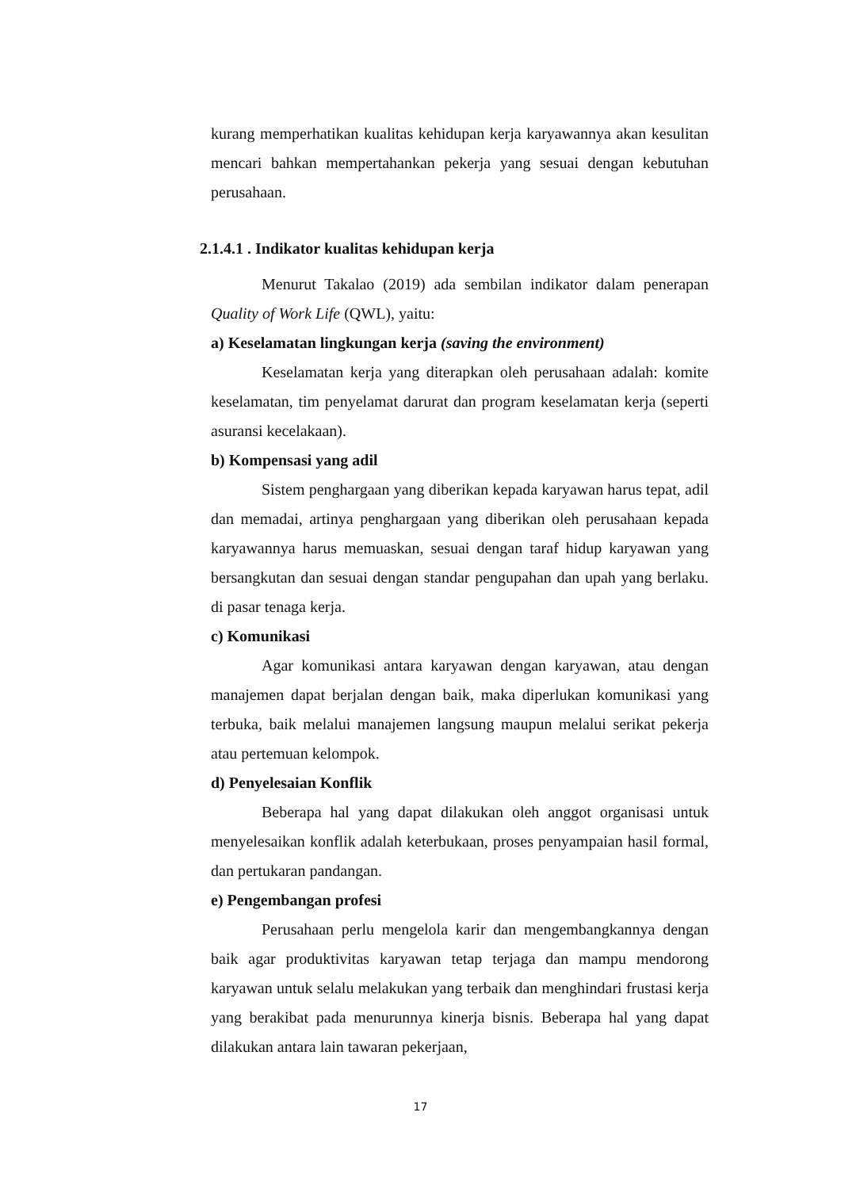kurang memperhatikan kualitas kehidupan kerja karyawannya akan kesulitan mencari bahkan mempertahankan pekerja yang sesuai dengan kebutuhan perusahaan.
2.1.4.1 . Indikator kualitas kehidupan kerja
Menurut Takalao (2019) ada sembilan indikator dalam penerapan Quality of Work Life (QWL), yaitu:
a) Keselamatan lingkungan kerja (saving the environment)
Keselamatan kerja yang diterapkan oleh perusahaan adalah: komite keselamatan, tim penyelamat darurat dan program keselamatan kerja (seperti asuransi kecelakaan).
b) Kompensasi yang adil
Sistem penghargaan yang diberikan kepada karyawan harus tepat, adil dan memadai, artinya penghargaan yang diberikan oleh perusahaan kepada karyawannya harus memuaskan, sesuai dengan taraf hidup karyawan yang bersangkutan dan sesuai dengan standar pengupahan dan upah yang berlaku. di pasar tenaga kerja.
c) Komunikasi
Agar komunikasi antara karyawan dengan karyawan, atau dengan manajemen dapat berjalan dengan baik, maka diperlukan komunikasi yang terbuka, baik melalui manajemen langsung maupun melalui serikat pekerja atau pertemuan kelompok.
d) Penyelesaian Konflik
Beberapa hal yang dapat dilakukan oleh anggot organisasi untuk menyelesaikan konflik adalah keterbukaan, proses penyampaian hasil formal, dan pertukaran pandangan.
e) Pengembangan profesi
Perusahaan perlu mengelola karir dan mengembangkannya dengan baik agar produktivitas karyawan tetap terjaga dan mampu mendorong karyawan untuk selalu melakukan yang terbaik dan menghindari frustasi kerja yang berakibat pada menurunnya kinerja bisnis. Beberapa hal yang dapat dilakukan antara lain tawaran pekerjaan,
17